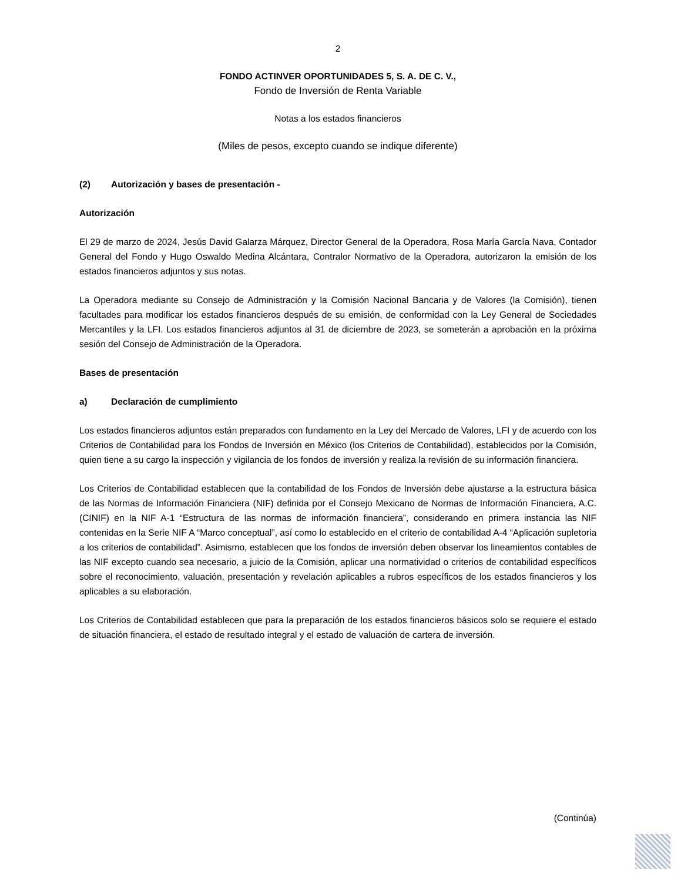2
FONDO ACTINVER OPORTUNIDADES 5, S. A. DE C. V.,
Fondo de Inversión de Renta Variable
Notas a los estados financieros
(Miles de pesos, excepto cuando se indique diferente)
(2) Autorización y bases de presentación -
Autorización
El 29 de marzo de 2024, Jesús David Galarza Márquez, Director General de la Operadora, Rosa María García Nava, Contador General del Fondo y Hugo Oswaldo Medina Alcántara, Contralor Normativo de la Operadora, autorizaron la emisión de los estados financieros adjuntos y sus notas.
La Operadora mediante su Consejo de Administración y la Comisión Nacional Bancaria y de Valores (la Comisión), tienen facultades para modificar los estados financieros después de su emisión, de conformidad con la Ley General de Sociedades Mercantiles y la LFI. Los estados financieros adjuntos al 31 de diciembre de 2023, se someterán a aprobación en la próxima sesión del Consejo de Administración de la Operadora.
Bases de presentación
a) Declaración de cumplimiento
Los estados financieros adjuntos están preparados con fundamento en la Ley del Mercado de Valores, LFI y de acuerdo con los Criterios de Contabilidad para los Fondos de Inversión en México (los Criterios de Contabilidad), establecidos por la Comisión, quien tiene a su cargo la inspección y vigilancia de los fondos de inversión y realiza la revisión de su información financiera.
Los Criterios de Contabilidad establecen que la contabilidad de los Fondos de Inversión debe ajustarse a la estructura básica de las Normas de Información Financiera (NIF) definida por el Consejo Mexicano de Normas de Información Financiera, A.C. (CINIF) en la NIF A-1 “Estructura de las normas de información financiera”, considerando en primera instancia las NIF contenidas en la Serie NIF A “Marco conceptual”, así como lo establecido en el criterio de contabilidad A-4 “Aplicación supletoria a los criterios de contabilidad”. Asimismo, establecen que los fondos de inversión deben observar los lineamientos contables de las NIF excepto cuando sea necesario, a juicio de la Comisión, aplicar una normatividad o criterios de contabilidad específicos sobre el reconocimiento, valuación, presentación y revelación aplicables a rubros específicos de los estados financieros y los aplicables a su elaboración.
Los Criterios de Contabilidad establecen que para la preparación de los estados financieros básicos solo se requiere el estado de situación financiera, el estado de resultado integral y el estado de valuación de cartera de inversión.
(Continúa)